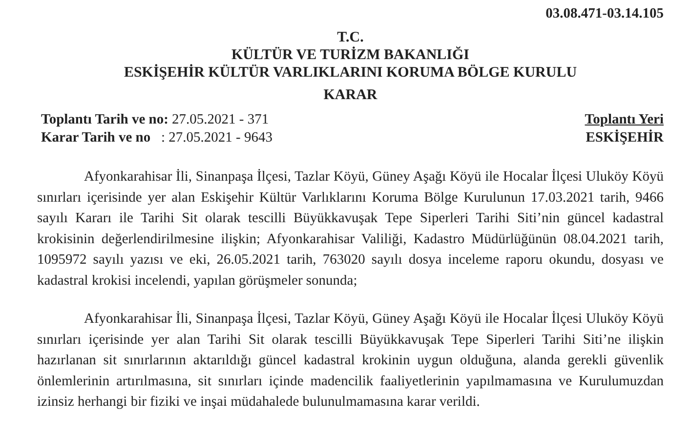03.08.471-03.14.105
T.C.
KÜLTÜR VE TURİZM BAKANLIĞI
ESKİŞEHİR KÜLTÜR VARLIKLARINI KORUMA BÖLGE KURULU
KARAR
Toplantı Tarih ve no: 27.05.2021 - 371
Karar Tarih ve no : 27.05.2021 - 9643
Toplantı Yeri
ESKİŞEHİR
Afyonkarahisar İli, Sinanpaşa İlçesi, Tazlar Köyü, Güney Aşağı Köyü ile Hocalar İlçesi Uluköy Köyü sınırları içerisinde yer alan Eskişehir Kültür Varlıklarını Koruma Bölge Kurulunun 17.03.2021 tarih, 9466 sayılı Kararı ile Tarihi Sit olarak tescilli Büyükkavuşak Tepe Siperleri Tarihi Siti’nin güncel kadastral krokisinin değerlendirilmesine ilişkin; Afyonkarahisar Valiliği, Kadastro Müdürlüğünün 08.04.2021 tarih, 1095972 sayılı yazısı ve eki, 26.05.2021 tarih, 763020 sayılı dosya inceleme raporu okundu, dosyası ve kadastral krokisi incelendi, yapılan görüşmeler sonunda;
Afyonkarahisar İli, Sinanpaşa İlçesi, Tazlar Köyü, Güney Aşağı Köyü ile Hocalar İlçesi Uluköy Köyü sınırları içerisinde yer alan Tarihi Sit olarak tescilli Büyükkavuşak Tepe Siperleri Tarihi Siti’ne ilişkin hazırlanan sit sınırlarının aktarıldığı güncel kadastral krokinin uygun olduğuna, alanda gerekli güvenlik önlemlerinin artırılmasına, sit sınırları içinde madencilik faaliyetlerinin yapılmamasına ve Kurulumuzdan izinsiz herhangi bir fiziki ve inşai müdahalede bulunulmamasına karar verildi.